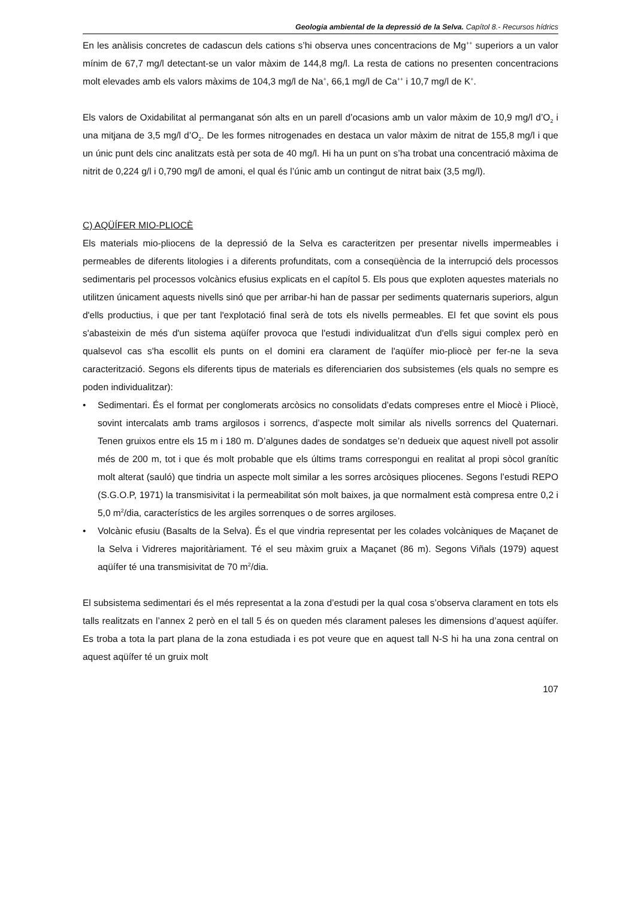Geologia ambiental de la depressió de la Selva. Capítol 8.- Recursos hídrics
En les anàlisis concretes de cadascun dels cations s’hi observa unes concentracions de Mg<sup>++</sup> superiors a un valor mínim de 67,7 mg/l detectant-se un valor màxim de 144,8 mg/l. La resta de cations no presenten concentracions molt elevades amb els valors màxims de 104,3 mg/l de Na<sup>+</sup>, 66,1 mg/l de Ca<sup>++</sup> i 10,7 mg/l de K<sup>+</sup>.
Els valors de Oxidabilitat al permanganat són alts en un parell d’ocasions amb un valor màxim de 10,9 mg/l d’O<sub>2</sub> i una mitjana de 3,5 mg/l d’O<sub>2</sub>. De les formes nitrogenades en destaca un valor màxim de nitrat de 155,8 mg/l i que un únic punt dels cinc analitzats està per sota de 40 mg/l. Hi ha un punt on s’ha trobat una concentració màxima de nitrit de 0,224 g/l i 0,790 mg/l de amoni, el qual és l’únic amb un contingut de nitrat baix (3,5 mg/l).
C) AQÜÍFER MIO-PLIOCÈ
Els materials mio-pliocens de la depressió de la Selva es caracteritzen per presentar nivells impermeables i permeables de diferents litologies i a diferents profunditats, com a conseqüència de la interrupció dels processos sedimentaris pel processos volcànics efusius explicats en el capítol 5. Els pous que exploten aquestes materials no utilitzen únicament aquests nivells sinó que per arribar-hi han de passar per sediments quaternaris superiors, algun d'ells productius, i que per tant l'explotació final serà de tots els nivells permeables. El fet que sovint els pous s'abasteixin de més d'un sistema aqüífer provoca que l'estudi individualitzat d'un d'ells sigui complex però en qualsevol cas s'ha escollit els punts on el domini era clarament de l'aqüífer mio-pliocè per fer-ne la seva caracterització. Segons els diferents tipus de materials es diferenciarien dos subsistemes (els quals no sempre es poden individualitzar):
• Sedimentari. És el format per conglomerats arcòsics no consolidats d’edats compreses entre el Miocè i Pliocè, sovint intercalats amb trams argilosos i sorrencs, d’aspecte molt similar als nivells sorrencs del Quaternari. Tenen gruixos entre els 15 m i 180 m. D’algunes dades de sondatges se’n dedueix que aquest nivell pot assolir més de 200 m, tot i que és molt probable que els últims trams correspongui en realitat al propi sòcol granític molt alterat (sauló) que tindria un aspecte molt similar a les sorres arcòsiques pliocenes. Segons l’estudi REPO (S.G.O.P, 1971) la transmisivitat i la permeabilitat són molt baixes, ja que normalment està compresa entre 0,2 i 5,0 m<sup>2</sup>/dia, característics de les argiles sorrenques o de sorres argiloses.
• Volcànic efusiu (Basalts de la Selva). És el que vindria representat per les colades volcàniques de Maçanet de la Selva i Vidreres majoritàriament. Té el seu màxim gruix a Maçanet (86 m). Segons Viñals (1979) aquest aqüífer té una transmisivitat de 70 m<sup>2</sup>/dia.
El subsistema sedimentari és el més representat a la zona d’estudi per la qual cosa s’observa clarament en tots els talls realitzats en l’annex 2 però en el tall 5 és on queden més clarament paleses les dimensions d’aquest aqüífer. Es troba a tota la part plana de la zona estudiada i es pot veure que en aquest tall N-S hi ha una zona central on aquest aqüífer té un gruix molt
107